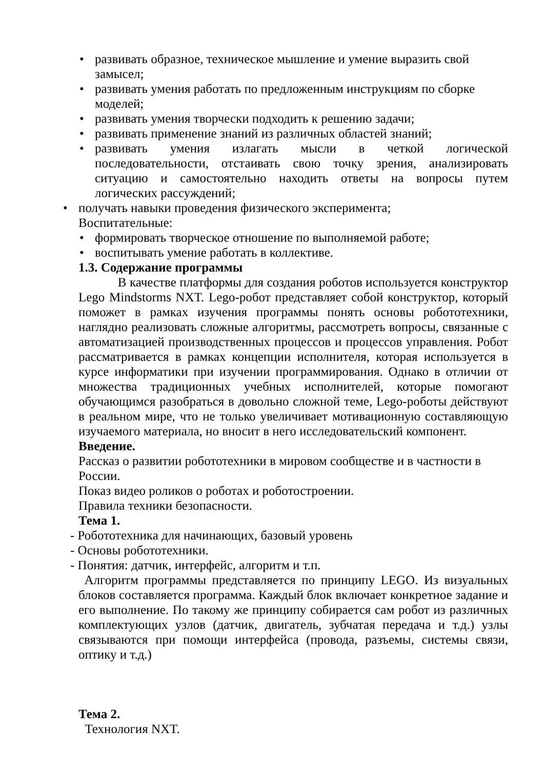• развивать образное, техническое мышление и умение выразить свой замысел;
• развивать умения работать по предложенным инструкциям по сборке моделей;
• развивать умения творчески подходить к решению задачи;
• развивать применение знаний из различных областей знаний;
• развивать умения излагать мысли в четкой логической последовательности, отстаивать свою точку зрения, анализировать ситуацию и самостоятельно находить ответы на вопросы путем логических рассуждений;
• получать навыки проведения физического эксперимента;
Воспитательные:
• формировать творческое отношение по выполняемой работе;
• воспитывать умение работать в коллективе.
1.3. Содержание программы
В качестве платформы для создания роботов используется конструктор Lego Mindstorms NXT. Lego-робот представляет собой конструктор, который поможет в рамках изучения программы понять основы робототехники, наглядно реализовать сложные алгоритмы, рассмотреть вопросы, связанные с автоматизацией производственных процессов и процессов управления. Робот рассматривается в рамках концепции исполнителя, которая используется в курсе информатики при изучении программирования. Однако в отличии от множества традиционных учебных исполнителей, которые помогают обучающимся разобраться в довольно сложной теме, Lego-роботы действуют в реальном мире, что не только увеличивает мотивационную составляющую изучаемого материала, но вносит в него исследовательский компонент.
Введение.
Рассказ о развитии робототехники в мировом сообществе и в частности в России.
Показ видео роликов о роботах и роботостроении.
Правила техники безопасности.
Тема 1.
- Робототехника для начинающих, базовый уровень
- Основы робототехники.
- Понятия: датчик, интерфейс, алгоритм и т.п.
Алгоритм программы представляется по принципу LEGO. Из визуальных блоков составляется программа. Каждый блок включает конкретное задание и его выполнение. По такому же принципу собирается сам робот из различных комплектующих узлов (датчик, двигатель, зубчатая передача и т.д.) узлы связываются при помощи интерфейса (провода, разъемы, системы связи, оптику и т.д.)
Тема 2.
Технология NXT.